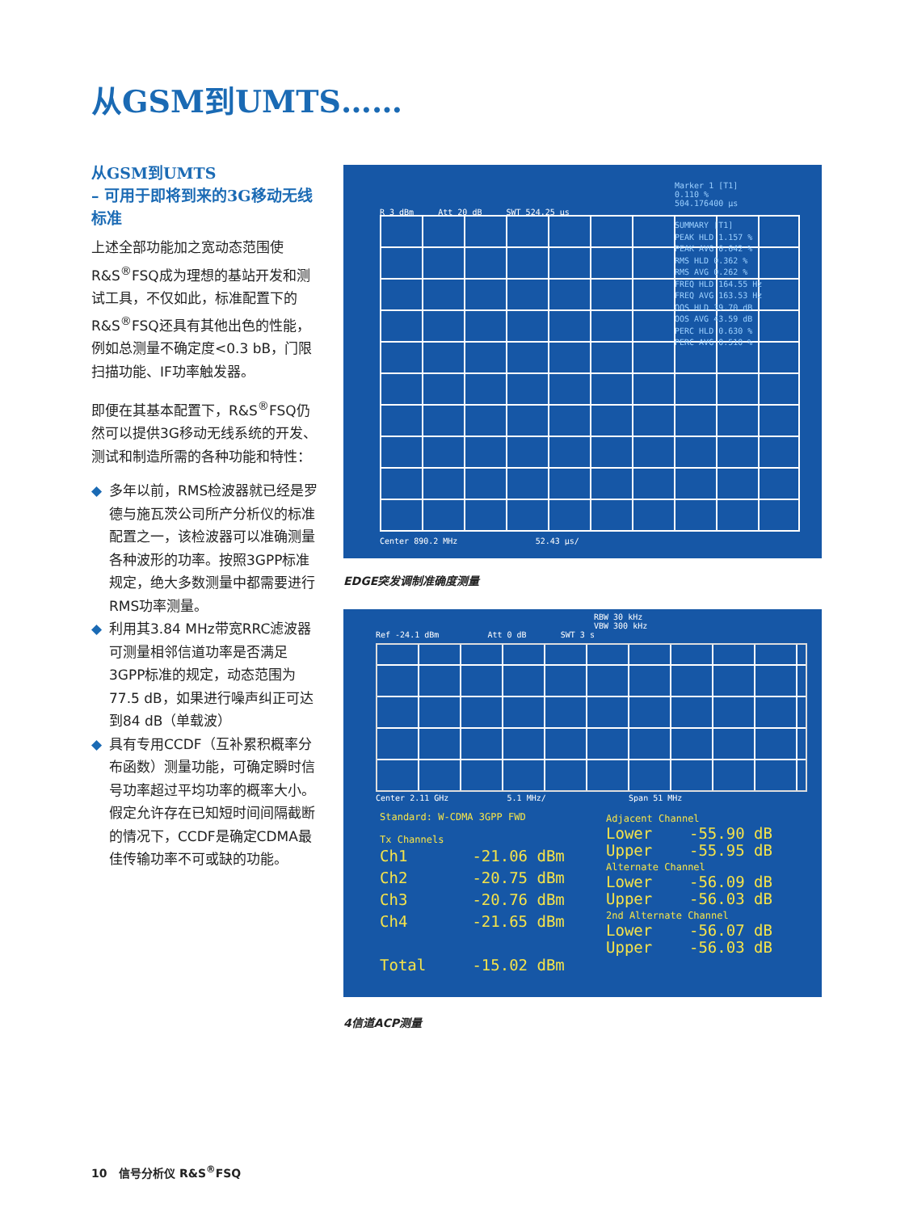从GSM到UMTS……
从GSM到UMTS
– 可用于即将到来的3G移动无线标准
上述全部功能加之宽动态范围使R&S<sup>®</sup>FSQ成为理想的基站开发和测试工具，不仅如此，标准配置下的R&S<sup>®</sup>FSQ还具有其他出色的性能，例如总测量不确定度<0.3 bB，门限扫描功能、IF功率触发器。
即便在其基本配置下，R&S<sup>®</sup>FSQ仍然可以提供3G移动无线系统的开发、测试和制造所需的各种功能和特性：
◆ 多年以前，RMS检波器就已经是罗德与施瓦茨公司所产分析仪的标准配置之一，该检波器可以准确测量各种波形的功率。按照3GPP标准规定，绝大多数测量中都需要进行RMS功率测量。
◆ 利用其3.84 MHz带宽RRC滤波器可测量相邻信道功率是否满足3GPP标准的规定，动态范围为77.5 dB，如果进行噪声纠正可达到84 dB（单载波）
◆ 具有专用CCDF（互补累积概率分布函数）测量功能，可确定瞬时信号功率超过平均功率的概率大小。假定允许存在已知短时间间隔截断的情况下，CCDF是确定CDMA最佳传输功率不可或缺的功能。
Marker 1 [T1]
0.110 %
504.176400 µs
R 3 dBm Att 20 dB SWT 524.25 µs
SUMMARY [T1]
PEAK HLD 1.157 %
PEAK AVG 0.642 %
RMS HLD 0.362 %
RMS AVG 0.262 %
FREQ HLD 164.55 Hz
FREQ AVG 163.53 Hz
OOS HLD 39.70 dB
OOS AVG 43.59 dB
PERC HLD 0.630 %
PERC AVG 0.510 %
Center 890.2 MHz 52.43 µs/
EDGE突发调制准确度测量
RBW 30 kHz
VBW 300 kHz
Ref -24.1 dBm Att 0 dB SWT 3 s
Center 2.11 GHz 5.1 MHz/ Span 51 MHz
Standard: W-CDMA 3GPP FWD
Tx Channels
Ch1 -21.06 dBm
Ch2 -20.75 dBm
Ch3 -20.76 dBm
Ch4 -21.65 dBm
Total -15.02 dBm
Adjacent Channel
Lower -55.90 dB
Upper -55.95 dB
Alternate Channel
Lower -56.09 dB
Upper -56.03 dB
2nd Alternate Channel
Lower -56.07 dB
Upper -56.03 dB
4信道ACP测量
10 信号分析仪 R&S<sup>®</sup>FSQ